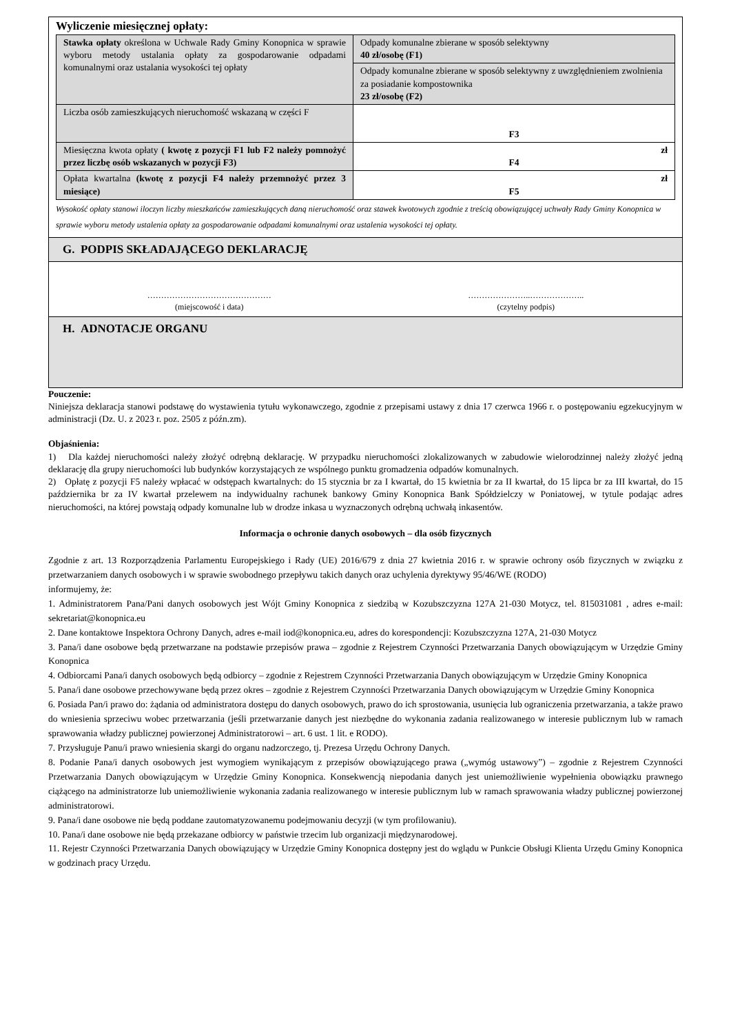Wyliczenie miesięcznej opłaty:
| Stawka opłaty określona w Uchwale Rady Gminy Konopnica w sprawie wyboru metody ustalania opłaty za gospodarowanie odpadami komunalnymi oraz ustalania wysokości tej opłaty | Odpady komunalne zbierane w sposób selektywny 40 zł/osobę (F1) |
| | Odpady komunalne zbierane w sposób selektywny z uwzględnieniem zwolnienia za posiadanie kompostownika 23 zł/osobę (F2) |
| Liczba osób zamieszkujących nieruchomość wskazaną w części F | F3 |
| Miesięczna kwota opłaty ( kwotę z pozycji F1 lub F2 należy pomnożyć przez liczbę osób wskazanych w pozycji F3) | zł F4 |
| Opłata kwartalna (kwotę z pozycji F4 należy przemnożyć przez 3 miesiące) | zł F5 |
Wysokość opłaty stanowi iloczyn liczby mieszkańców zamieszkujących daną nieruchomość oraz stawek kwotowych zgodnie z treścią obowiązującej uchwały Rady Gminy Konopnica w sprawie wyboru metody ustalenia opłaty za gospodarowanie odpadami komunalnymi oraz ustalenia wysokości tej opłaty.
G. PODPIS SKŁADAJĄCEGO DEKLARACJĘ
………………………………………
(miejscowość i data)
…………………..………………..
(czytelny podpis)
H. ADNOTACJE ORGANU
Pouczenie:
Niniejsza deklaracja stanowi podstawę do wystawienia tytułu wykonawczego, zgodnie z przepisami ustawy z dnia 17 czerwca 1966 r. o postępowaniu egzekucyjnym w administracji (Dz. U. z 2023 r. poz. 2505 z późn.zm).
Objaśnienia:
1) Dla każdej nieruchomości należy złożyć odrębną deklarację. W przypadku nieruchomości zlokalizowanych w zabudowie wielorodzinnej należy złożyć jedną deklarację dla grupy nieruchomości lub budynków korzystających ze wspólnego punktu gromadzenia odpadów komunalnych.
2) Opłatę z pozycji F5 należy wpłacać w odstępach kwartalnych: do 15 stycznia br za I kwartał, do 15 kwietnia br za II kwartał, do 15 lipca br za III kwartał, do 15 października br za IV kwartał przelewem na indywidualny rachunek bankowy Gminy Konopnica Bank Spółdzielczy w Poniatowej, w tytule podając adres nieruchomości, na której powstają odpady komunalne lub w drodze inkasa u wyznaczonych odrębną uchwałą inkasentów.
Informacja o ochronie danych osobowych – dla osób fizycznych
Zgodnie z art. 13 Rozporządzenia Parlamentu Europejskiego i Rady (UE) 2016/679 z dnia 27 kwietnia 2016 r. w sprawie ochrony osób fizycznych w związku z przetwarzaniem danych osobowych i w sprawie swobodnego przepływu takich danych oraz uchylenia dyrektywy 95/46/WE (RODO)
informujemy, że:
1. Administratorem Pana/Pani danych osobowych jest Wójt Gminy Konopnica z siedzibą w Kozubszczyzna 127A 21-030 Motycz, tel. 815031081 , adres e-mail: sekretariat@konopnica.eu
2. Dane kontaktowe Inspektora Ochrony Danych, adres e-mail iod@konopnica.eu, adres do korespondencji: Kozubszczyzna 127A, 21-030 Motycz
3. Pana/i dane osobowe będą przetwarzane na podstawie przepisów prawa – zgodnie z Rejestrem Czynności Przetwarzania Danych obowiązującym w Urzędzie Gminy Konopnica
4. Odbiorcami Pana/i danych osobowych będą odbiorcy – zgodnie z Rejestrem Czynności Przetwarzania Danych obowiązującym w Urzędzie Gminy Konopnica
5. Pana/i dane osobowe przechowywane będą przez okres – zgodnie z Rejestrem Czynności Przetwarzania Danych obowiązującym w Urzędzie Gminy Konopnica
6. Posiada Pan/i prawo do: żądania od administratora dostępu do danych osobowych, prawo do ich sprostowania, usunięcia lub ograniczenia przetwarzania, a także prawo do wniesienia sprzeciwu wobec przetwarzania (jeśli przetwarzanie danych jest niezbędne do wykonania zadania realizowanego w interesie publicznym lub w ramach sprawowania władzy publicznej powierzonej Administratorowi – art. 6 ust. 1 lit. e RODO).
7. Przysługuje Panu/i prawo wniesienia skargi do organu nadzorczego, tj. Prezesa Urzędu Ochrony Danych.
8. Podanie Pana/i danych osobowych jest wymogiem wynikającym z przepisów obowiązującego prawa („wymóg ustawowy”) – zgodnie z Rejestrem Czynności Przetwarzania Danych obowiązującym w Urzędzie Gminy Konopnica. Konsekwencją niepodania danych jest uniemożliwienie wypełnienia obowiązku prawnego ciążącego na administratorze lub uniemożliwienie wykonania zadania realizowanego w interesie publicznym lub w ramach sprawowania władzy publicznej powierzonej administratorowi.
9. Pana/i dane osobowe nie będą poddane zautomatyzowanemu podejmowaniu decyzji (w tym profilowaniu).
10. Pana/i dane osobowe nie będą przekazane odbiorcy w państwie trzecim lub organizacji międzynarodowej.
11. Rejestr Czynności Przetwarzania Danych obowiązujący w Urzędzie Gminy Konopnica dostępny jest do wglądu w Punkcie Obsługi Klienta Urzędu Gminy Konopnica w godzinach pracy Urzędu.